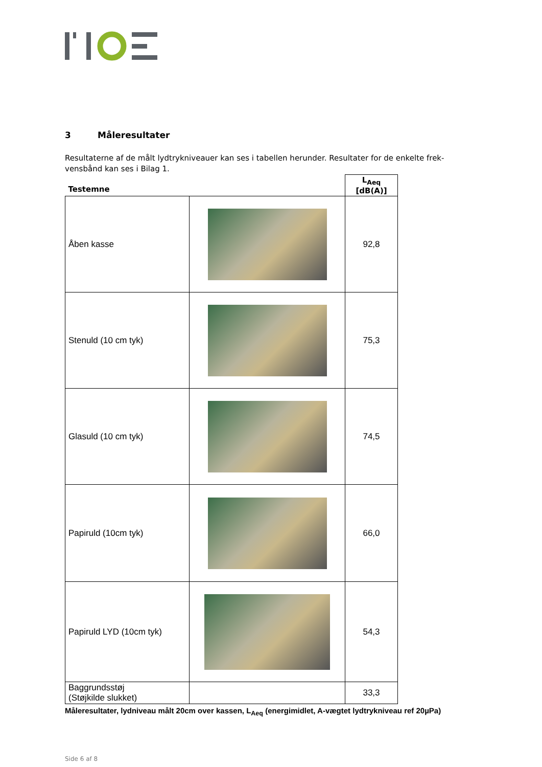3 Måleresultater
Resultaterne af de målt lydtrykniveauer kan ses i tabellen herunder. Resultater for de enkelte frek-vensbånd kan ses i Bilag 1.
| Testemne | | L<sub>Aeq</sub> [dB(A)] |
| --- | --- | --- |
| Åben kasse | | 92,8 |
| Stenuld (10 cm tyk) | | 75,3 |
| Glasuld (10 cm tyk) | | 74,5 |
| Papiruld (10cm tyk) | | 66,0 |
| Papiruld LYD (10cm tyk) | | 54,3 |
| Baggrundsstøj (Støjkilde slukket) | | 33,3 |
Måleresultater, lydniveau målt 20cm over kassen, L<sub>Aeq</sub> (energimidlet, A-vægtet lydtrykniveau ref 20µPa)
Side 6 af 8